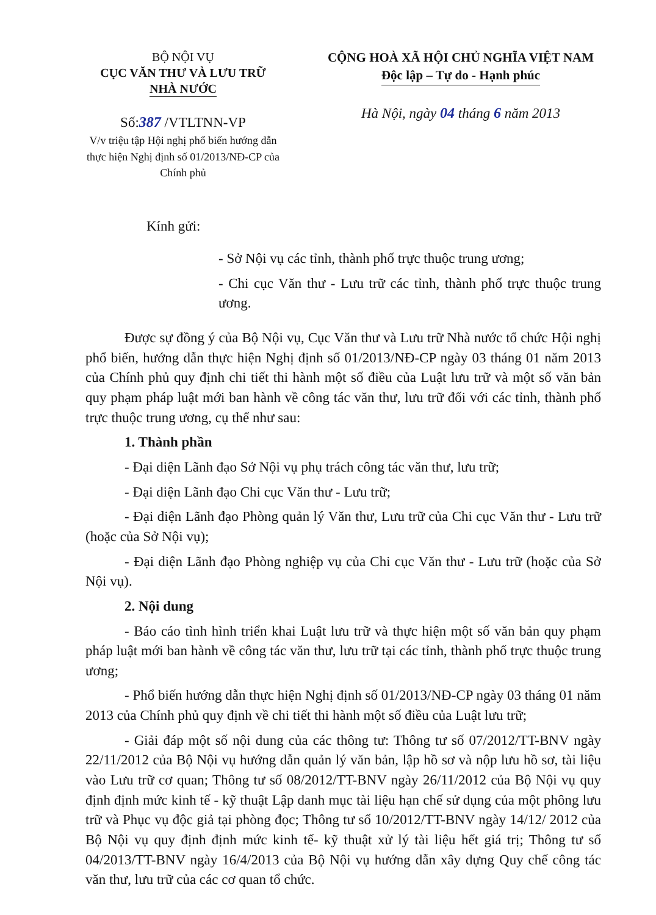BỘ NỘI VỤ
CỤC VĂN THƯ VÀ LƯU TRỮ
NHÀ NƯỚC
Số:387 /VTLTNN-VP
V/v triệu tập Hội nghị phổ biến hướng dẫn thực hiện Nghị định số 01/2013/NĐ-CP của Chính phủ
CỘNG HOÀ XÃ HỘI CHỦ NGHĨA VIỆT NAM
Độc lập – Tự do - Hạnh phúc
Hà Nội, ngày 04 tháng 6 năm 2013
Kính gửi:
- Sở Nội vụ các tỉnh, thành phố trực thuộc trung ương;
- Chi cục Văn thư - Lưu trữ các tỉnh, thành phố trực thuộc trung ương.
Được sự đồng ý của Bộ Nội vụ, Cục Văn thư và Lưu trữ Nhà nước tổ chức Hội nghị phổ biến, hướng dẫn thực hiện Nghị định số 01/2013/NĐ-CP ngày 03 tháng 01 năm 2013 của Chính phủ quy định chi tiết thi hành một số điều của Luật lưu trữ và một số văn bản quy phạm pháp luật mới ban hành về công tác văn thư, lưu trữ đối với các tỉnh, thành phố trực thuộc trung ương, cụ thể như sau:
1. Thành phần
- Đại diện Lãnh đạo Sở Nội vụ phụ trách công tác văn thư, lưu trữ;
- Đại diện Lãnh đạo Chi cục Văn thư - Lưu trữ;
- Đại diện Lãnh đạo Phòng quản lý Văn thư, Lưu trữ của Chi cục Văn thư - Lưu trữ (hoặc của Sở Nội vụ);
- Đại diện Lãnh đạo Phòng nghiệp vụ của Chi cục Văn thư - Lưu trữ (hoặc của Sở Nội vụ).
2. Nội dung
- Báo cáo tình hình triển khai Luật lưu trữ và thực hiện một số văn bản quy phạm pháp luật mới ban hành về công tác văn thư, lưu trữ tại các tỉnh, thành phố trực thuộc trung ương;
- Phổ biến hướng dẫn thực hiện Nghị định số 01/2013/NĐ-CP ngày 03 tháng 01 năm 2013 của Chính phủ quy định về chi tiết thi hành một số điều của Luật lưu trữ;
- Giải đáp một số nội dung của các thông tư: Thông tư số 07/2012/TT-BNV ngày 22/11/2012 của Bộ Nội vụ hướng dẫn quản lý văn bản, lập hồ sơ và nộp lưu hồ sơ, tài liệu vào Lưu trữ cơ quan; Thông tư số 08/2012/TT-BNV ngày 26/11/2012 của Bộ Nội vụ quy định định mức kinh tế - kỹ thuật Lập danh mục tài liệu hạn chế sử dụng của một phông lưu trữ và Phục vụ độc giả tại phòng đọc; Thông tư số 10/2012/TT-BNV ngày 14/12/ 2012 của Bộ Nội vụ quy định định mức kinh tế- kỹ thuật xử lý tài liệu hết giá trị; Thông tư số 04/2013/TT-BNV ngày 16/4/2013 của Bộ Nội vụ hướng dẫn xây dựng Quy chế công tác văn thư, lưu trữ của các cơ quan tổ chức.